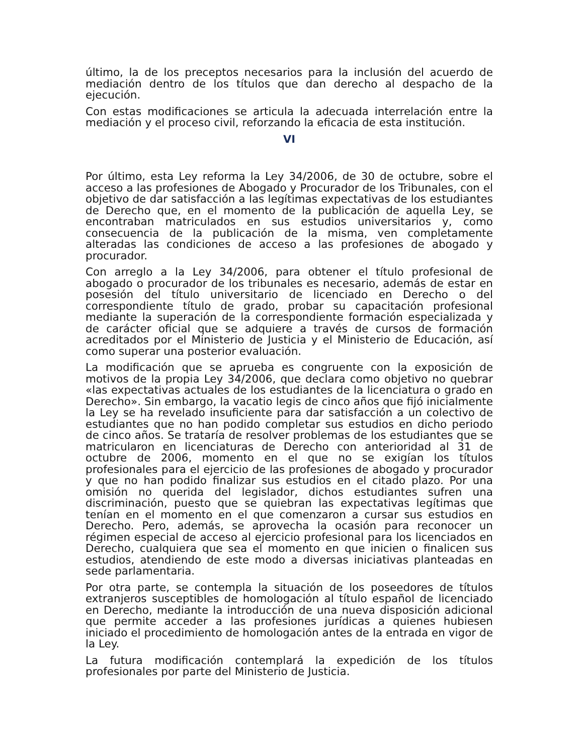último, la de los preceptos necesarios para la inclusión del acuerdo de mediación dentro de los títulos que dan derecho al despacho de la ejecución.
Con estas modificaciones se articula la adecuada interrelación entre la mediación y el proceso civil, reforzando la eficacia de esta institución.
VI
Por último, esta Ley reforma la Ley 34/2006, de 30 de octubre, sobre el acceso a las profesiones de Abogado y Procurador de los Tribunales, con el objetivo de dar satisfacción a las legítimas expectativas de los estudiantes de Derecho que, en el momento de la publicación de aquella Ley, se encontraban matriculados en sus estudios universitarios y, como consecuencia de la publicación de la misma, ven completamente alteradas las condiciones de acceso a las profesiones de abogado y procurador.
Con arreglo a la Ley 34/2006, para obtener el título profesional de abogado o procurador de los tribunales es necesario, además de estar en posesión del título universitario de licenciado en Derecho o del correspondiente título de grado, probar su capacitación profesional mediante la superación de la correspondiente formación especializada y de carácter oficial que se adquiere a través de cursos de formación acreditados por el Ministerio de Justicia y el Ministerio de Educación, así como superar una posterior evaluación.
La modificación que se aprueba es congruente con la exposición de motivos de la propia Ley 34/2006, que declara como objetivo no quebrar «las expectativas actuales de los estudiantes de la licenciatura o grado en Derecho». Sin embargo, la vacatio legis de cinco años que fijó inicialmente la Ley se ha revelado insuficiente para dar satisfacción a un colectivo de estudiantes que no han podido completar sus estudios en dicho periodo de cinco años. Se trataría de resolver problemas de los estudiantes que se matricularon en licenciaturas de Derecho con anterioridad al 31 de octubre de 2006, momento en el que no se exigían los títulos profesionales para el ejercicio de las profesiones de abogado y procurador y que no han podido finalizar sus estudios en el citado plazo. Por una omisión no querida del legislador, dichos estudiantes sufren una discriminación, puesto que se quiebran las expectativas legítimas que tenían en el momento en el que comenzaron a cursar sus estudios en Derecho. Pero, además, se aprovecha la ocasión para reconocer un régimen especial de acceso al ejercicio profesional para los licenciados en Derecho, cualquiera que sea el momento en que inicien o finalicen sus estudios, atendiendo de este modo a diversas iniciativas planteadas en sede parlamentaria.
Por otra parte, se contempla la situación de los poseedores de títulos extranjeros susceptibles de homologación al título español de licenciado en Derecho, mediante la introducción de una nueva disposición adicional que permite acceder a las profesiones jurídicas a quienes hubiesen iniciado el procedimiento de homologación antes de la entrada en vigor de la Ley.
La futura modificación contemplará la expedición de los títulos profesionales por parte del Ministerio de Justicia.